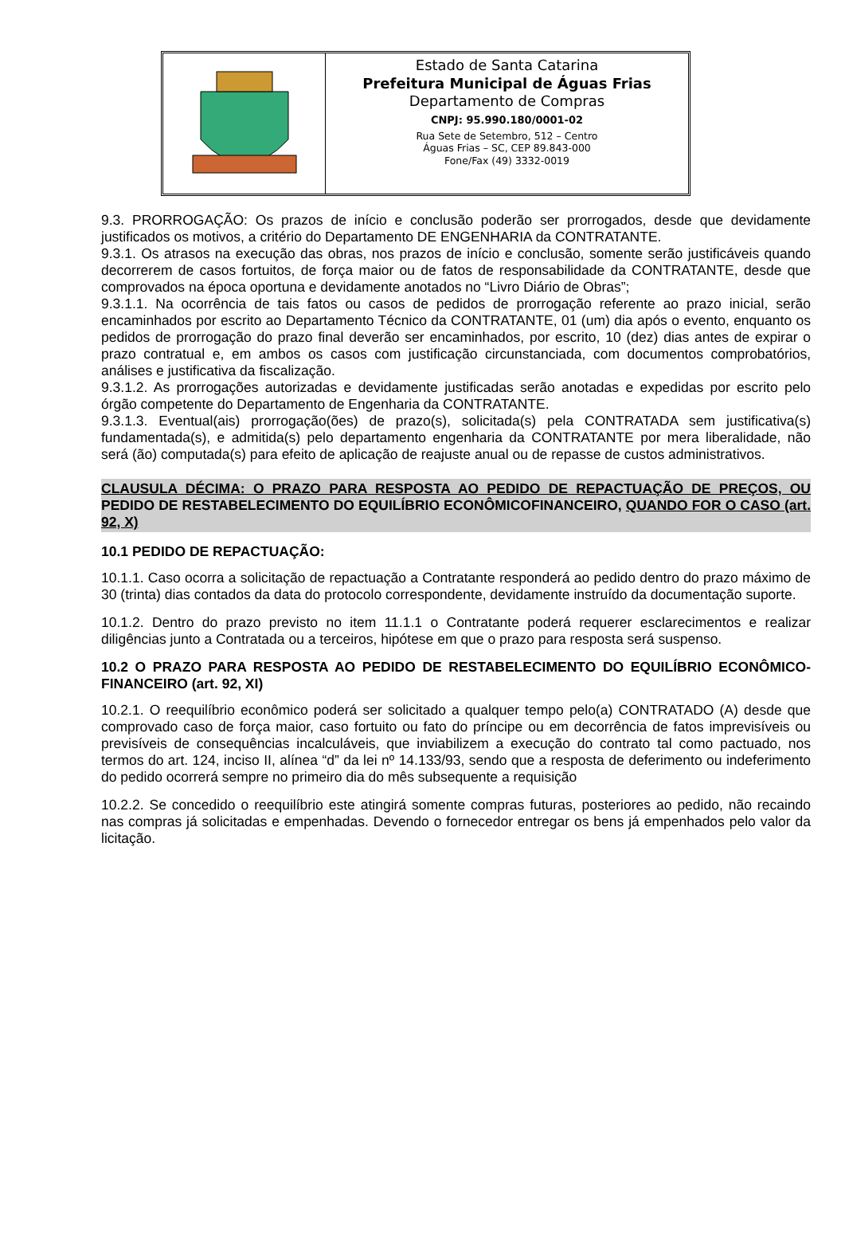Estado de Santa Catarina
Prefeitura Municipal de Águas Frias
Departamento de Compras
CNPJ: 95.990.180/0001-02
Rua Sete de Setembro, 512 – Centro
Águas Frias – SC, CEP 89.843-000
Fone/Fax (49) 3332-0019
9.3. PRORROGAÇÃO: Os prazos de início e conclusão poderão ser prorrogados, desde que devidamente justificados os motivos, a critério do Departamento DE ENGENHARIA da CONTRATANTE.
9.3.1. Os atrasos na execução das obras, nos prazos de início e conclusão, somente serão justificáveis quando decorrerem de casos fortuitos, de força maior ou de fatos de responsabilidade da CONTRATANTE, desde que comprovados na época oportuna e devidamente anotados no “Livro Diário de Obras”;
9.3.1.1. Na ocorrência de tais fatos ou casos de pedidos de prorrogação referente ao prazo inicial, serão encaminhados por escrito ao Departamento Técnico da CONTRATANTE, 01 (um) dia após o evento, enquanto os pedidos de prorrogação do prazo final deverão ser encaminhados, por escrito, 10 (dez) dias antes de expirar o prazo contratual e, em ambos os casos com justificação circunstanciada, com documentos comprobatórios, análises e justificativa da fiscalização.
9.3.1.2. As prorrogações autorizadas e devidamente justificadas serão anotadas e expedidas por escrito pelo órgão competente do Departamento de Engenharia da CONTRATANTE.
9.3.1.3. Eventual(ais) prorrogação(ões) de prazo(s), solicitada(s) pela CONTRATADA sem justificativa(s) fundamentada(s), e admitida(s) pelo departamento engenharia da CONTRATANTE por mera liberalidade, não será (ão) computada(s) para efeito de aplicação de reajuste anual ou de repasse de custos administrativos.
CLAUSULA DÉCIMA: O PRAZO PARA RESPOSTA AO PEDIDO DE REPACTUAÇÃO DE PREÇOS, OU PEDIDO DE RESTABELECIMENTO DO EQUILÍBRIO ECONÔMICOFINANCEIRO, QUANDO FOR O CASO (art. 92, X)
10.1 PEDIDO DE REPACTUAÇÃO:
10.1.1. Caso ocorra a solicitação de repactuação a Contratante responderá ao pedido dentro do prazo máximo de 30 (trinta) dias contados da data do protocolo correspondente, devidamente instruído da documentação suporte.
10.1.2. Dentro do prazo previsto no item 11.1.1 o Contratante poderá requerer esclarecimentos e realizar diligências junto a Contratada ou a terceiros, hipótese em que o prazo para resposta será suspenso.
10.2 O PRAZO PARA RESPOSTA AO PEDIDO DE RESTABELECIMENTO DO EQUILÍBRIO ECONÔMICO-FINANCEIRO (art. 92, XI)
10.2.1. O reequilíbrio econômico poderá ser solicitado a qualquer tempo pelo(a) CONTRATADO (A) desde que comprovado caso de força maior, caso fortuito ou fato do príncipe ou em decorrência de fatos imprevisíveis ou previsíveis de consequências incalculáveis, que inviabilizem a execução do contrato tal como pactuado, nos termos do art. 124, inciso II, alínea “d” da lei nº 14.133/93, sendo que a resposta de deferimento ou indeferimento do pedido ocorrerá sempre no primeiro dia do mês subsequente a requisição
10.2.2. Se concedido o reequilíbrio este atingirá somente compras futuras, posteriores ao pedido, não recaindo nas compras já solicitadas e empenhadas. Devendo o fornecedor entregar os bens já empenhados pelo valor da licitação.